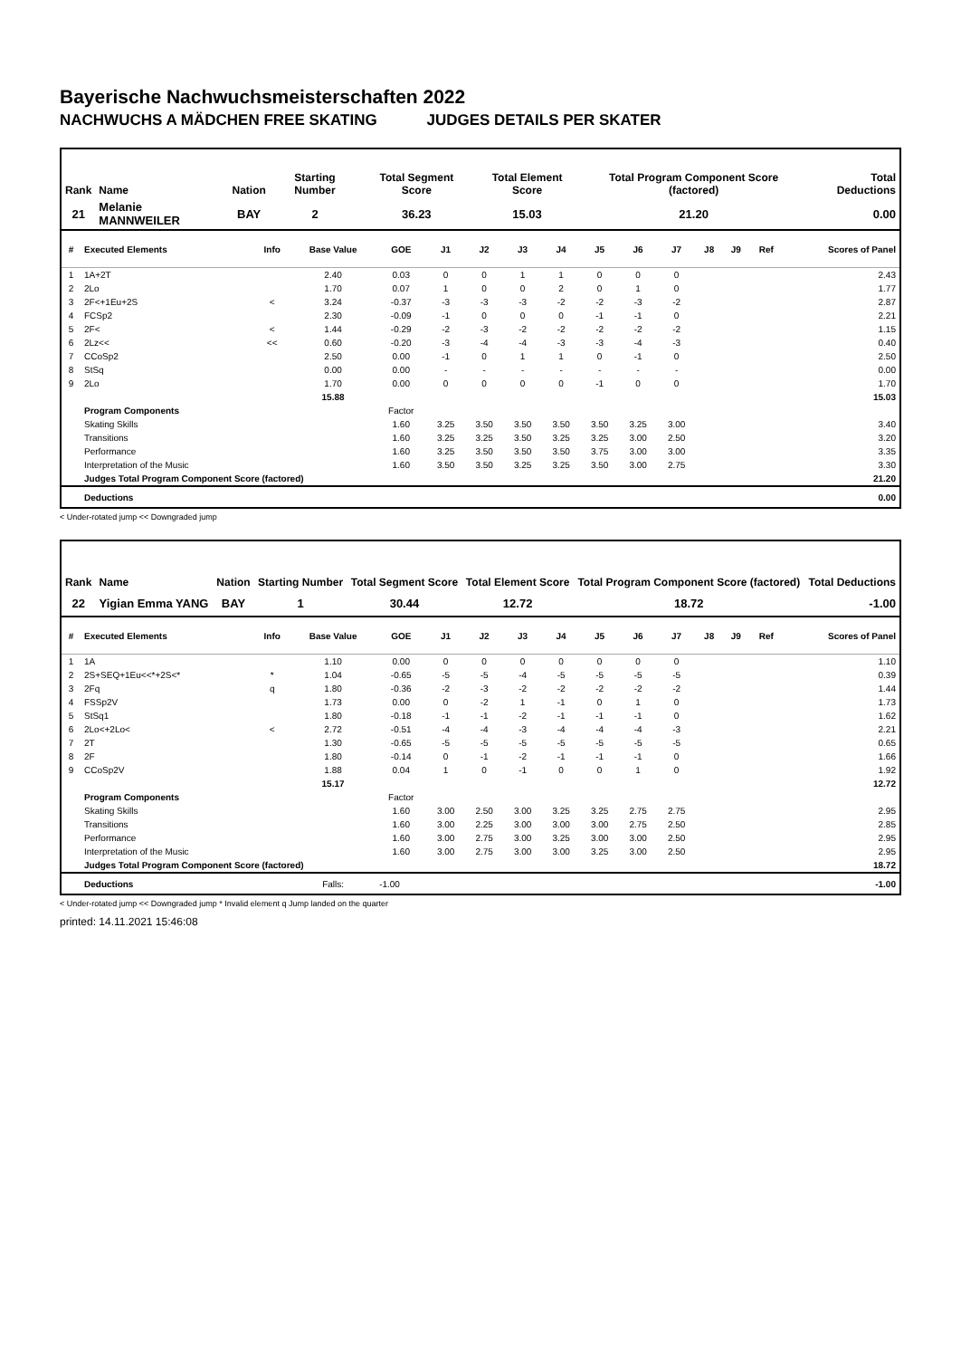Bayerische Nachwuchsmeisterschaften 2022
NACHWUCHS A MÄDCHEN FREE SKATING JUDGES DETAILS PER SKATER
| Rank | Name | Nation | Starting Number | Total Segment Score | Total Element Score | Total Program Component Score (factored) | Total Deductions |
| --- | --- | --- | --- | --- | --- | --- | --- |
| 21 | Melanie MANNWEILER | BAY | 2 | 36.23 | 15.03 | 21.20 | 0.00 |
| # | Executed Elements | Info | Base Value | GOE | J1 | J2 | J3 | J4 | J5 | J6 | J7 | J8 | J9 | Ref | Scores of Panel |
| --- | --- | --- | --- | --- | --- | --- | --- | --- | --- | --- | --- | --- | --- | --- | --- |
| 1 | 1A+2T | | 2.40 | 0.03 | 0 | 0 | 1 | 1 | 0 | 0 | 0 | | | | 2.43 |
| 2 | 2Lo | | 1.70 | 0.07 | 1 | 0 | 0 | 2 | 0 | 1 | 0 | | | | 1.77 |
| 3 | 2F<+1Eu+2S | < | 3.24 | -0.37 | -3 | -3 | -3 | -2 | -2 | -3 | -2 | | | | 2.87 |
| 4 | FCSp2 | | 2.30 | -0.09 | -1 | 0 | 0 | 0 | -1 | -1 | 0 | | | | 2.21 |
| 5 | 2F< | < | 1.44 | -0.29 | -2 | -3 | -2 | -2 | -2 | -2 | -2 | | | | 1.15 |
| 6 | 2Lz<< | << | 0.60 | -0.20 | -3 | -4 | -4 | -3 | -3 | -4 | -3 | | | | 0.40 |
| 7 | CCoSp2 | | 2.50 | 0.00 | -1 | 0 | 1 | 1 | 0 | -1 | 0 | | | | 2.50 |
| 8 | StSq | | 0.00 | 0.00 | - | - | - | - | - | - | - | | | | 0.00 |
| 9 | 2Lo | | 1.70 | 0.00 | 0 | 0 | 0 | 0 | -1 | 0 | 0 | | | | 1.70 |
| | | | 15.88 | | | | | | | | | | | | 15.03 |
| | Program Components | | | Factor | | | | | | | | | | | |
| | Skating Skills | | | 1.60 | 3.25 | 3.50 | 3.50 | 3.50 | 3.50 | 3.25 | 3.00 | | | | 3.40 |
| | Transitions | | | 1.60 | 3.25 | 3.25 | 3.50 | 3.25 | 3.25 | 3.00 | 2.50 | | | | 3.20 |
| | Performance | | | 1.60 | 3.25 | 3.50 | 3.50 | 3.50 | 3.75 | 3.00 | 3.00 | | | | 3.35 |
| | Interpretation of the Music | | | 1.60 | 3.50 | 3.50 | 3.25 | 3.25 | 3.50 | 3.00 | 2.75 | | | | 3.30 |
| | Judges Total Program Component Score (factored) | | | | | | | | | | | | | | 21.20 |
| | Deductions | | | | | | | | | | | | | | 0.00 |
< Under-rotated jump << Downgraded jump
| Rank | Name | Nation | Starting Number | Total Segment Score | Total Element Score | Total Program Component Score (factored) | Total Deductions |
| --- | --- | --- | --- | --- | --- | --- | --- |
| 22 | Yigian Emma YANG | BAY | 1 | 30.44 | 12.72 | 18.72 | -1.00 |
| # | Executed Elements | Info | Base Value | GOE | J1 | J2 | J3 | J4 | J5 | J6 | J7 | J8 | J9 | Ref | Scores of Panel |
| --- | --- | --- | --- | --- | --- | --- | --- | --- | --- | --- | --- | --- | --- | --- | --- |
| 1 | 1A | | 1.10 | 0.00 | 0 | 0 | 0 | 0 | 0 | 0 | 0 | | | | 1.10 |
| 2 | 2S+SEQ+1Eu<<*+2S<* | * | 1.04 | -0.65 | -5 | -5 | -4 | -5 | -5 | -5 | -5 | | | | 0.39 |
| 3 | 2Fq | q | 1.80 | -0.36 | -2 | -3 | -2 | -2 | -2 | -2 | -2 | | | | 1.44 |
| 4 | FSSp2V | | 1.73 | 0.00 | 0 | -2 | 1 | -1 | 0 | 1 | 0 | | | | 1.73 |
| 5 | StSq1 | | 1.80 | -0.18 | -1 | -1 | -2 | -1 | -1 | -1 | 0 | | | | 1.62 |
| 6 | 2Lo<+2Lo< | < | 2.72 | -0.51 | -4 | -4 | -3 | -4 | -4 | -4 | -3 | | | | 2.21 |
| 7 | 2T | | 1.30 | -0.65 | -5 | -5 | -5 | -5 | -5 | -5 | -5 | | | | 0.65 |
| 8 | 2F | | 1.80 | -0.14 | 0 | -1 | -2 | -1 | -1 | -1 | 0 | | | | 1.66 |
| 9 | CCoSp2V | | 1.88 | 0.04 | 1 | 0 | -1 | 0 | 0 | 1 | 0 | | | | 1.92 |
| | | | 15.17 | | | | | | | | | | | | 12.72 |
| | Program Components | | | Factor | | | | | | | | | | | |
| | Skating Skills | | | 1.60 | 3.00 | 2.50 | 3.00 | 3.25 | 3.25 | 2.75 | 2.75 | | | | 2.95 |
| | Transitions | | | 1.60 | 3.00 | 2.25 | 3.00 | 3.00 | 3.00 | 2.75 | 2.50 | | | | 2.85 |
| | Performance | | | 1.60 | 3.00 | 2.75 | 3.00 | 3.25 | 3.00 | 3.00 | 2.50 | | | | 2.95 |
| | Interpretation of the Music | | | 1.60 | 3.00 | 2.75 | 3.00 | 3.00 | 3.25 | 3.00 | 2.50 | | | | 2.95 |
| | Judges Total Program Component Score (factored) | | | | | | | | | | | | | | 18.72 |
| | Deductions | | Falls: | -1.00 | | | | | | | | | | | -1.00 |
< Under-rotated jump << Downgraded jump * Invalid element q Jump landed on the quarter
printed: 14.11.2021 15:46:08